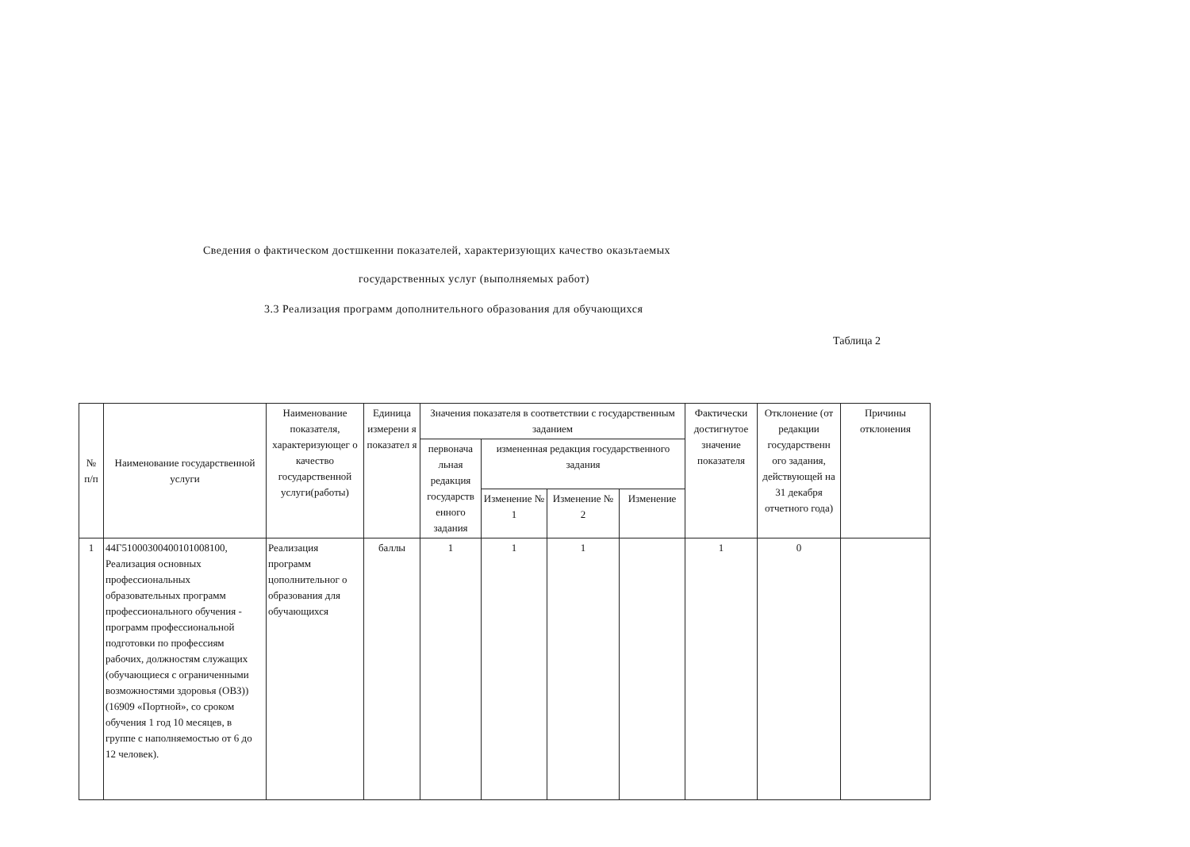Сведения о фактическом достшкенни показателей, характеризующих качество оказьтаемых
государственных услуг (выполняемых работ)
3.3 Реализация программ дополнительного образования для обучающихся
Таблица 2
| № п/п | Наименование государственной услуги | Наименование показателя, характеризующег о качество государственной услуги(работы) | Единица измерени я показател я | Значения показателя в соответствии с государственным заданием | | | | Фактически достигнутое значение показателя | Отклонение (от редакции государственн ого задания, действующей на 31 декабря отчетного года) | Причины отклонения |
| --- | --- | --- | --- | --- | --- | --- | --- | --- | --- | --- |
| | | | | первонача льная редакция государств енного задания | измененная редакция государственного задания | | | | | |
| | | | | | Изменение № 1 | Изменение № 2 | Изменение | | | |
| 1 | 44Г51000300400101008100, Реализация основных профессиональных образовательных программ профессионального обучения - программ профессиональной подготовки по профессиям рабочих, должностям служащих (обучающиеся с ограниченными возможностями здоровья (ОВЗ)) (16909 «Портной», со сроком обучения 1 год 10 месяцев, в группе с наполняемостью от 6 до 12 человек). | Реализация программ цополнительног о образования для обучающихся | баллы | 1 | 1 | 1 | | 1 | 0 | |